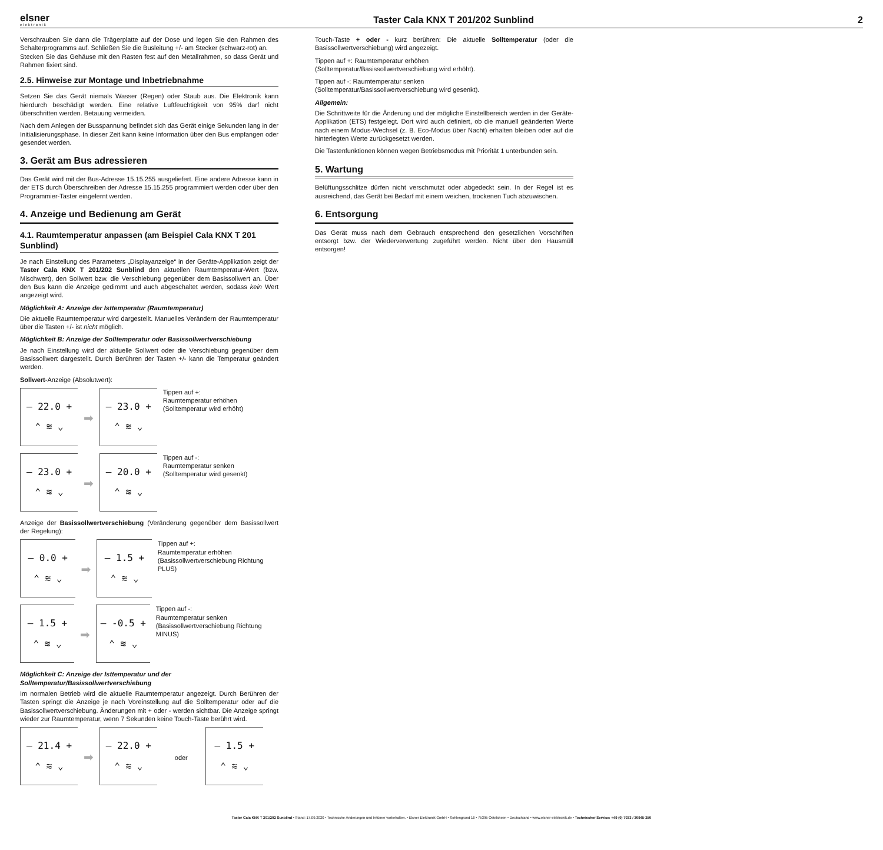elsner
elektronik
Taster Cala KNX T 201/202 Sunblind
2
Verschrauben Sie dann die Trägerplatte auf der Dose und legen Sie den Rahmen des Schalterprogramms auf. Schließen Sie die Busleitung +/- am Stecker (schwarz-rot) an.
Stecken Sie das Gehäuse mit den Rasten fest auf den Metallrahmen, so dass Gerät und Rahmen fixiert sind.
2.5. Hinweise zur Montage und Inbetriebnahme
Setzen Sie das Gerät niemals Wasser (Regen) oder Staub aus. Die Elektronik kann hierdurch beschädigt werden. Eine relative Luftfeuchtigkeit von 95% darf nicht überschritten werden. Betauung vermeiden.
Nach dem Anlegen der Busspannung befindet sich das Gerät einige Sekunden lang in der Initialisierungsphase. In dieser Zeit kann keine Information über den Bus empfangen oder gesendet werden.
3. Gerät am Bus adressieren
Das Gerät wird mit der Bus-Adresse 15.15.255 ausgeliefert. Eine andere Adresse kann in der ETS durch Überschreiben der Adresse 15.15.255 programmiert werden oder über den Programmier-Taster eingelernt werden.
4. Anzeige und Bedienung am Gerät
4.1. Raumtemperatur anpassen (am Beispiel Cala KNX T 201 Sunblind)
Je nach Einstellung des Parameters „Displayanzeige“ in der Geräte-Applikation zeigt der Taster Cala KNX T 201/202 Sunblind den aktuellen Raumtemperatur-Wert (bzw. Mischwert), den Sollwert bzw. die Verschiebung gegenüber dem Basissollwert an. Über den Bus kann die Anzeige gedimmt und auch abgeschaltet werden, sodass kein Wert angezeigt wird.
Möglichkeit A: Anzeige der Isttemperatur (Raumtemperatur)
Die aktuelle Raumtemperatur wird dargestellt. Manuelles Verändern der Raumtemperatur über die Tasten +/- ist nicht möglich.
Möglichkeit B: Anzeige der Solltemperatur oder Basissollwertverschiebung
Je nach Einstellung wird der aktuelle Sollwert oder die Verschiebung gegenüber dem Basissollwert dargestellt. Durch Berühren der Tasten +/- kann die Temperatur geändert werden.
Sollwert-Anzeige (Absolutwert):
– 22.0 +
⌃ ≋ ⌄
➡
– 23.0 +
⌃ ≋ ⌄
Tippen auf +:
Raumtemperatur erhöhen
(Solltemperatur wird erhöht)
– 23.0 +
⌃ ≋ ⌄
➡
– 20.0 +
⌃ ≋ ⌄
Tippen auf -:
Raumtemperatur senken
(Solltemperatur wird gesenkt)
Anzeige der Basissollwertverschiebung (Veränderung gegenüber dem Basissollwert der Regelung):
– 0.0 +
⌃ ≋ ⌄
➡
– 1.5 +
⌃ ≋ ⌄
Tippen auf +:
Raumtemperatur erhöhen
(Basissollwertverschiebung Richtung PLUS)
– 1.5 +
⌃ ≋ ⌄
➡
– -0.5 +
⌃ ≋ ⌄
Tippen auf -:
Raumtemperatur senken
(Basissollwertverschiebung Richtung MINUS)
Möglichkeit C: Anzeige der Isttemperatur und der Solltemperatur/Basissollwertverschiebung
Im normalen Betrieb wird die aktuelle Raumtemperatur angezeigt. Durch Berühren der Tasten springt die Anzeige je nach Voreinstellung auf die Solltemperatur oder auf die Basissollwertverschiebung. Änderungen mit + oder - werden sichtbar. Die Anzeige springt wieder zur Raumtemperatur, wenn 7 Sekunden keine Touch-Taste berührt wird.
– 21.4 +
⌃ ≋ ⌄
➡
– 22.0 +
⌃ ≋ ⌄
oder
– 1.5 +
⌃ ≋ ⌄
Touch-Taste + oder - kurz berühren: Die aktuelle Solltemperatur (oder die Basissollwertverschiebung) wird angezeigt.
Tippen auf +: Raumtemperatur erhöhen
(Solltemperatur/Basissollwertverschiebung wird erhöht).
Tippen auf -: Raumtemperatur senken
(Solltemperatur/Basissollwertverschiebung wird gesenkt).
Allgemein:
Die Schrittweite für die Änderung und der mögliche Einstellbereich werden in der Geräte-Applikation (ETS) festgelegt. Dort wird auch definiert, ob die manuell geänderten Werte nach einem Modus-Wechsel (z. B. Eco-Modus über Nacht) erhalten bleiben oder auf die hinterlegten Werte zurückgesetzt werden.
Die Tastenfunktionen können wegen Betriebsmodus mit Priorität 1 unterbunden sein.
5. Wartung
Belüftungsschlitze dürfen nicht verschmutzt oder abgedeckt sein. In der Regel ist es ausreichend, das Gerät bei Bedarf mit einem weichen, trockenen Tuch abzuwischen.
6. Entsorgung
Das Gerät muss nach dem Gebrauch entsprechend den gesetzlichen Vorschriften entsorgt bzw. der Wiederverwertung zugeführt werden. Nicht über den Hausmüll entsorgen!
Taster Cala KNX T 201/202 Sunblind • Stand: 17.09.2020 • Technische Änderungen und Irrtümer vorbehalten. • Elsner Elektronik GmbH • Sohlengrund 16 • 75395 Ostelsheim • Deutschland • www.elsner-elektronik.de • Technischer Service: +49 (0) 7033 / 30945-250